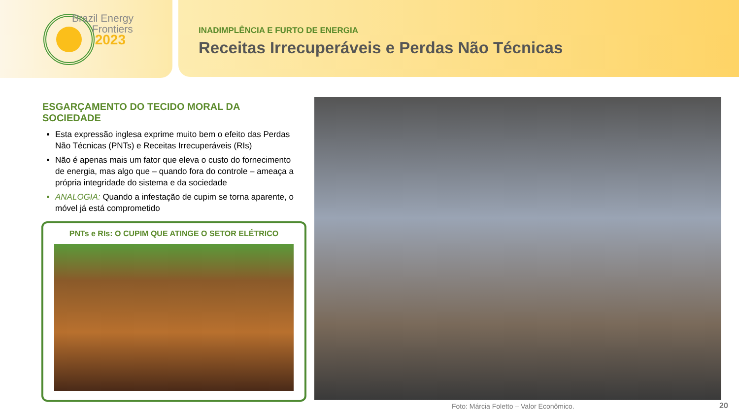Brazil Energy
Frontiers
2023
INADIMPLÊNCIA E FURTO DE ENERGIA
Receitas Irrecuperáveis e Perdas Não Técnicas
ESGARÇAMENTO DO TECIDO MORAL DA SOCIEDADE
Esta expressão inglesa exprime muito bem o efeito das Perdas Não Técnicas (PNTs) e Receitas Irrecuperáveis (RIs)
Não é apenas mais um fator que eleva o custo do fornecimento de energia, mas algo que – quando fora do controle – ameaça a própria integridade do sistema e da sociedade
ANALOGIA: Quando a infestação de cupim se torna aparente, o móvel já está comprometido
PNTs e RIs: O CUPIM QUE ATINGE O SETOR ELÉTRICO
Foto: Márcia Foletto – Valor Econômico.
20